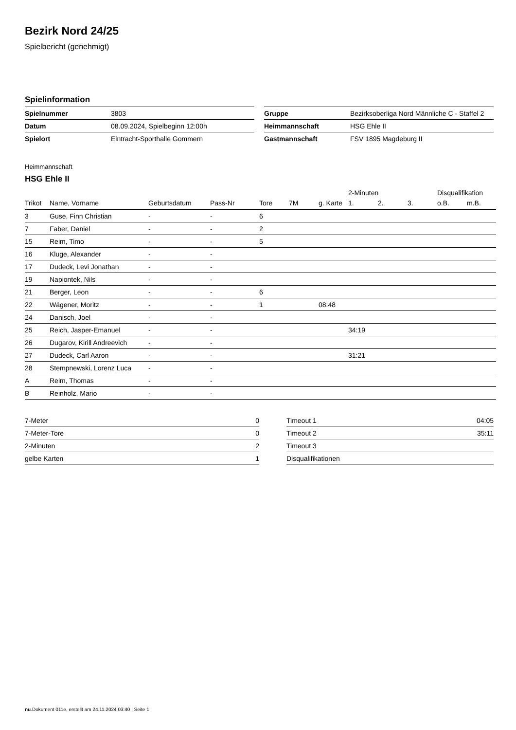Bezirk Nord 24/25
Spielbericht (genehmigt)
Spielinformation
| Spielnummer | 3803 |
| Datum | 08.09.2024, Spielbeginn 12:00h |
| Spielort | Eintracht-Sporthalle Gommern |
| Gruppe | Bezirksoberliga Nord Männliche C - Staffel 2 |
| Heimmannschaft | HSG Ehle II |
| Gastmannschaft | FSV 1895 Magdeburg II |
Heimmannschaft
HSG Ehle II
| | | | | | | | | 2-Minuten | | | Disqualifikation | |
| --- | --- | --- | --- | --- | --- | --- | --- | --- | --- | --- | --- | --- |
| Trikot | Name, Vorname | Geburtsdatum | Pass-Nr | Tore | 7M | g. Karte | | 1. | 2. | 3. | o.B. | m.B. |
| 3 | Guse, Finn Christian | - | - | 6 | | | | | | | | |
| 7 | Faber, Daniel | - | - | 2 | | | | | | | | |
| 15 | Reim, Timo | - | - | 5 | | | | | | | | |
| 16 | Kluge, Alexander | - | - | | | | | | | | | |
| 17 | Dudeck, Levi Jonathan | - | - | | | | | | | | | |
| 19 | Napiontek, Nils | - | - | | | | | | | | | |
| 21 | Berger, Leon | - | - | 6 | | | | | | | | |
| 22 | Wägener, Moritz | - | - | 1 | | 08:48 | | | | | | |
| 24 | Danisch, Joel | - | - | | | | | | | | | |
| 25 | Reich, Jasper-Emanuel | - | - | | | | | 34:19 | | | | |
| 26 | Dugarov, Kirill Andreevich | - | - | | | | | | | | | |
| 27 | Dudeck, Carl Aaron | - | - | | | | | 31:21 | | | | |
| 28 | Stempnewski, Lorenz Luca | - | - | | | | | | | | | |
| A | Reim, Thomas | - | - | | | | | | | | | |
| B | Reinholz, Mario | - | - | | | | | | | | | |
| 7-Meter | 0 |
| 7-Meter-Tore | 0 |
| 2-Minuten | 2 |
| gelbe Karten | 1 |
| Timeout 1 | 04:05 |
| Timeout 2 | 35:11 |
| Timeout 3 | |
| Disqualifikationen | |
nu.Dokument 011e, erstellt am 24.11.2024 03:40 | Seite 1